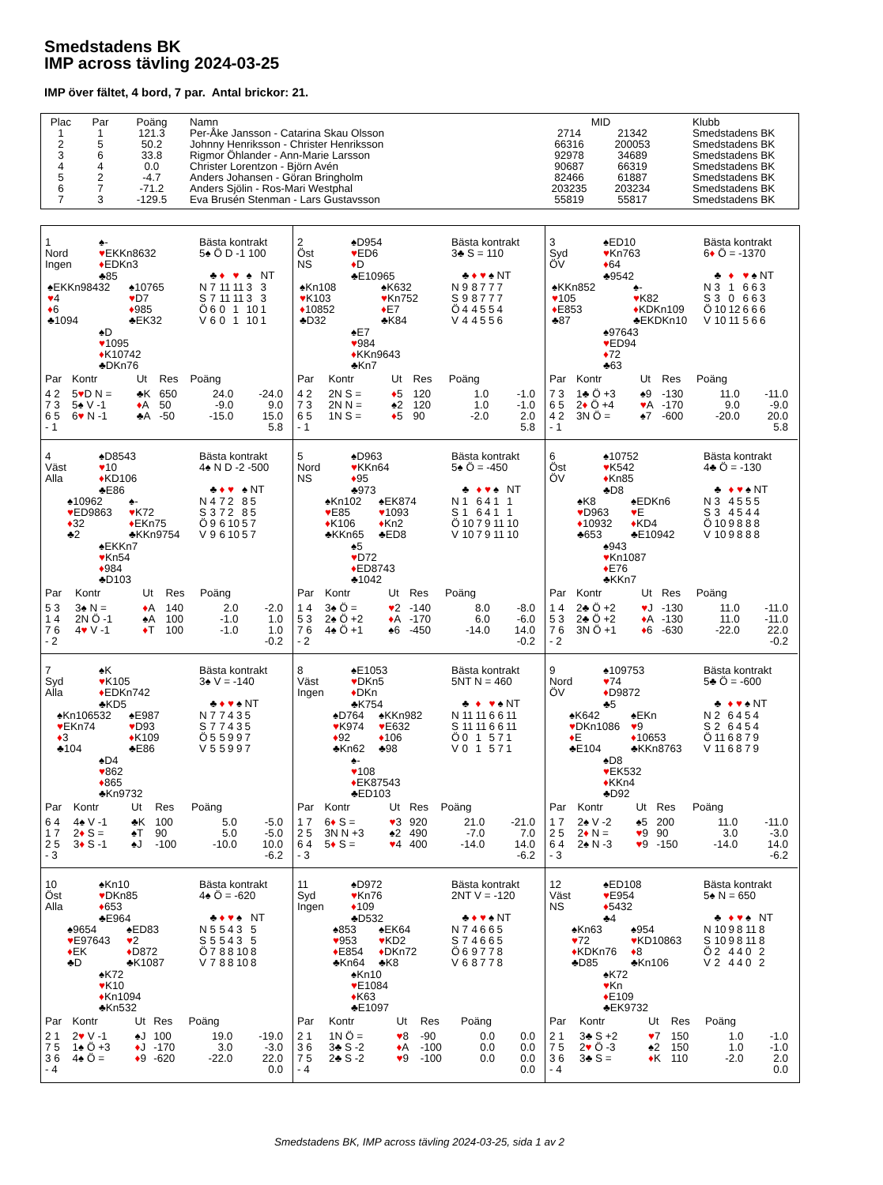Smedstadens BK
IMP across tävling 2024-03-25
IMP över fältet, 4 bord, 7 par. Antal brickor: 21.
| Plac | Par | Poäng | Namn | MID | | Klubb |
| --- | --- | --- | --- | --- | --- | --- |
| 1 | 1 | 121.3 | Per-Åke Jansson - Catarina Skau Olsson | 2714 | 21342 | Smedstadens BK |
| 2 | 5 | 50.2 | Johnny Henriksson - Christer Henriksson | 66316 | 200053 | Smedstadens BK |
| 3 | 6 | 33.8 | Rigmor Öhlander - Ann-Marie Larsson | 92978 | 34689 | Smedstadens BK |
| 4 | 4 | 0.0 | Christer Lorentzon - Björn Avén | 90687 | 66319 | Smedstadens BK |
| 5 | 2 | -4.7 | Anders Johansen - Göran Bringholm | 82466 | 61887 | Smedstadens BK |
| 6 | 7 | -71.2 | Anders Sjölin - Ros-Mari Westphal | 203235 | 203234 | Smedstadens BK |
| 7 | 3 | -129.5 | Eva Brusén Stenman - Lars Gustavsson | 55819 | 55817 | Smedstadens BK |
1
Nord
Ingen
♠-
♥EKKn8632
♦EDKn3
♣85
♠EKKn98432
♥4
♦6
♣1094
♠10765
♥D7
♦985
♣EK32
♠D
♥1095
♦K10742
♣DKn76
Bästa kontrakt
5♠ Ö D -1 100
| | ♣ | ♦ | ♥ | ♠ | NT |
| N | 7 | 11 | 11 | 3 | 3 |
| S | 7 | 11 | 11 | 3 | 3 |
| Ö | 6 | 0 | 1 | 10 | 1 |
| V | 6 | 0 | 1 | 10 | 1 |
| Par | Kontr | Ut | Res | Poäng | |
| --- | --- | --- | --- | --- | --- |
| 4 2 | 5 ♥ D N = | ♣K | 650 | 24.0 | -24.0 |
| 7 3 | 5♠ V -1 | ♦ A | 50 | -9.0 | 9.0 |
| 6 5 | 6 ♥ N -1 | ♣A | -50 | -15.0 | 15.0 |
| - 1 | | | | | 5.8 |
2
Öst
NS
♠D954
♥ED6
♦D
♣E10965
♠Kn108
♥K103
♦10852
♣D32
♠K632
♥Kn752
♦E7
♣K84
♠E7
♥984
♦KKn9643
♣Kn7
Bästa kontrakt
3♣ S = 110
| | ♣ | ♦ | ♥ | ♠ | NT |
| N | 9 | 8 | 7 | 7 | 7 |
| S | 9 | 8 | 7 | 7 | 7 |
| Ö | 4 | 4 | 5 | 5 | 4 |
| V | 4 | 4 | 5 | 5 | 6 |
| Par | Kontr | Ut | Res | Poäng | |
| --- | --- | --- | --- | --- | --- |
| 4 2 | 2N S = | ♦ 5 | 120 | 1.0 | -1.0 |
| 7 3 | 2N N = | ♠2 | 120 | 1.0 | -1.0 |
| 6 5 | 1N S = | ♦ 5 | 90 | -2.0 | 2.0 |
| - 1 | | | | | 5.8 |
3
Syd
ÖV
♠ED10
♥Kn763
♦64
♣9542
♠KKn852
♥105
♦E853
♣87
♠-
♥K82
♦KDKn109
♣EKDKn10
♠97643
♥ED94
♦72
♣63
Bästa kontrakt
6♦ Ö = -1370
| | ♣ | ♦ | ♥ | ♠ | NT |
| N | 3 | 1 | 6 | 6 | 3 |
| S | 3 | 0 | 6 | 6 | 3 |
| Ö | 10 | 12 | 6 | 6 | 6 |
| V | 10 | 11 | 5 | 6 | 6 |
| Par | Kontr | Ut | Res | Poäng | |
| --- | --- | --- | --- | --- | --- |
| 7 3 | 1♣ Ö +3 | ♠9 | -130 | 11.0 | -11.0 |
| 6 5 | 2 ♦ Ö +4 | ♥ A | -170 | 9.0 | -9.0 |
| 4 2 | 3N Ö = | ♠7 | -600 | -20.0 | 20.0 |
| - 1 | | | | | 5.8 |
4
Väst
Alla
♠D8543
♥10
♦KD106
♣E86
♠10962
♥ED9863
♦32
♣2
♠-
♥K72
♦EKn75
♣KKn9754
♠EKKn7
♥Kn54
♦984
♣D103
Bästa kontrakt
4♠ N D -2 -500
| | ♣ | ♦ | ♥ | ♠ | NT |
| N | 4 | 7 | 2 | 8 | 5 |
| S | 3 | 7 | 2 | 8 | 5 |
| Ö | 9 | 6 | 10 | 5 | 7 |
| V | 9 | 6 | 10 | 5 | 7 |
| Par | Kontr | Ut | Res | Poäng | |
| --- | --- | --- | --- | --- | --- |
| 5 3 | 3♠ N = | ♦ A | 140 | 2.0 | -2.0 |
| 1 4 | 2N Ö -1 | ♠A | 100 | -1.0 | 1.0 |
| 7 6 | 4 ♥ V -1 | ♦ T | 100 | -1.0 | 1.0 |
| - 2 | | | | | -0.2 |
5
Nord
NS
♠D963
♥KKn64
♦95
♣973
♠Kn102
♥E85
♦K106
♣KKn65
♠EK874
♥1093
♦Kn2
♣ED8
♠5
♥D72
♦ED8743
♣1042
Bästa kontrakt
5♠ Ö = -450
| | ♣ | ♦ | ♥ | ♠ | NT |
| N | 1 | 6 | 4 | 1 | 1 |
| S | 1 | 6 | 4 | 1 | 1 |
| Ö | 10 | 7 | 9 | 11 | 10 |
| V | 10 | 7 | 9 | 11 | 10 |
| Par | Kontr | Ut | Res | Poäng | |
| --- | --- | --- | --- | --- | --- |
| 1 4 | 3♠ Ö = | ♥ 2 | -140 | 8.0 | -8.0 |
| 5 3 | 2♠ Ö +2 | ♦ A | -170 | 6.0 | -6.0 |
| 7 6 | 4♠ Ö +1 | ♠6 | -450 | -14.0 | 14.0 |
| - 2 | | | | | -0.2 |
6
Öst
ÖV
♠10752
♥K542
♦Kn85
♣D8
♠K8
♥D963
♦10932
♣653
♠EDKn6
♥E
♦KD4
♣E10942
♠943
♥Kn1087
♦E76
♣KKn7
Bästa kontrakt
4♣ Ö = -130
| | ♣ | ♦ | ♥ | ♠ | NT |
| N | 3 | 4 | 5 | 5 | 5 |
| S | 3 | 4 | 5 | 4 | 4 |
| Ö | 10 | 9 | 8 | 8 | 8 |
| V | 10 | 9 | 8 | 8 | 8 |
| Par | Kontr | Ut | Res | Poäng | |
| --- | --- | --- | --- | --- | --- |
| 1 4 | 2♣ Ö +2 | ♥ J | -130 | 11.0 | -11.0 |
| 5 3 | 2♣ Ö +2 | ♦ A | -130 | 11.0 | -11.0 |
| 7 6 | 3N Ö +1 | ♦ 6 | -630 | -22.0 | 22.0 |
| - 2 | | | | | -0.2 |
7
Syd
Alla
♠K
♥K105
♦EDKn742
♣KD5
♠Kn106532
♥EKn74
♦3
♣104
♠E987
♥D93
♦K109
♣E86
♠D4
♥862
♦865
♣Kn9732
Bästa kontrakt
3♠ V = -140
| | ♣ | ♦ | ♥ | ♠ | NT |
| N | 7 | 7 | 4 | 3 | 5 |
| S | 7 | 7 | 4 | 3 | 5 |
| Ö | 5 | 5 | 9 | 9 | 7 |
| V | 5 | 5 | 9 | 9 | 7 |
| Par | Kontr | Ut | Res | Poäng | |
| --- | --- | --- | --- | --- | --- |
| 6 4 | 4♠ V -1 | ♣K | 100 | 5.0 | -5.0 |
| 1 7 | 2 ♦ S = | ♠T | 90 | 5.0 | -5.0 |
| 2 5 | 3 ♦ S -1 | ♠J | -100 | -10.0 | 10.0 |
| - 3 | | | | | -6.2 |
8
Väst
Ingen
♠E1053
♥DKn5
♦DKn
♣K754
♠D764
♥K974
♦92
♣Kn62
♠KKn982
♥E632
♦106
♣98
♠-
♥108
♦EK87543
♣ED103
Bästa kontrakt
5NT N = 460
| | ♣ | ♦ | ♥ | ♠ | NT |
| N | 11 | 11 | 6 | 6 | 11 |
| S | 11 | 11 | 6 | 6 | 11 |
| Ö | 0 | 1 | 5 | 7 | 1 |
| V | 0 | 1 | 5 | 7 | 1 |
| Par | Kontr | Ut | Res | Poäng | |
| --- | --- | --- | --- | --- | --- |
| 1 7 | 6 ♦ S = | ♥ 3 | 920 | 21.0 | -21.0 |
| 2 5 | 3N N +3 | ♠2 | 490 | -7.0 | 7.0 |
| 6 4 | 5 ♦ S = | ♥ 4 | 400 | -14.0 | 14.0 |
| - 3 | | | | | -6.2 |
9
Nord
ÖV
♠109753
♥74
♦D9872
♣5
♠K642
♥DKn1086
♦E
♣E104
♠EKn
♥9
♦10653
♣KKn8763
♠D8
♥EK532
♦KKn4
♣D92
Bästa kontrakt
5♣ Ö = -600
| | ♣ | ♦ | ♥ | ♠ | NT |
| N | 2 | 6 | 4 | 5 | 4 |
| S | 2 | 6 | 4 | 5 | 4 |
| Ö | 11 | 6 | 8 | 7 | 9 |
| V | 11 | 6 | 8 | 7 | 9 |
| Par | Kontr | Ut | Res | Poäng | |
| --- | --- | --- | --- | --- | --- |
| 1 7 | 2♠ V -2 | ♠5 | 200 | 11.0 | -11.0 |
| 2 5 | 2 ♦ N = | ♥ 9 | 90 | 3.0 | -3.0 |
| 6 4 | 2♠ N -3 | ♥ 9 | -150 | -14.0 | 14.0 |
| - 3 | | | | | -6.2 |
10
Öst
Alla
♠Kn10
♥DKn85
♦653
♣E964
♠9654
♥E97643
♦EK
♣D
♠ED83
♥2
♦D872
♣K1087
♠K72
♥K10
♦Kn1094
♣Kn532
Bästa kontrakt
4♠ Ö = -620
| | ♣ | ♦ | ♥ | ♠ | NT |
| N | 5 | 5 | 4 | 3 | 5 |
| S | 5 | 5 | 4 | 3 | 5 |
| Ö | 7 | 8 | 8 | 10 | 8 |
| V | 7 | 8 | 8 | 10 | 8 |
| Par | Kontr | Ut | Res | Poäng | |
| --- | --- | --- | --- | --- | --- |
| 2 1 | 2 ♥ V -1 | ♠J | 100 | 19.0 | -19.0 |
| 7 5 | 1♠ Ö +3 | ♦ J | -170 | 3.0 | -3.0 |
| 3 6 | 4♠ Ö = | ♦ 9 | -620 | -22.0 | 22.0 |
| - 4 | | | | | 0.0 |
11
Syd
Ingen
♠D972
♥Kn76
♦109
♣D532
♠853
♥953
♦E854
♣Kn64
♠EK64
♥KD2
♦DKn72
♣K8
♠Kn10
♥E1084
♦K63
♣E1097
Bästa kontrakt
2NT V = -120
| | ♣ | ♦ | ♥ | ♠ | NT |
| N | 7 | 4 | 6 | 6 | 5 |
| S | 7 | 4 | 6 | 6 | 5 |
| Ö | 6 | 9 | 7 | 7 | 8 |
| V | 6 | 8 | 7 | 7 | 8 |
| Par | Kontr | Ut | Res | Poäng | |
| --- | --- | --- | --- | --- | --- |
| 2 1 | 1N Ö = | ♥ 8 | -90 | 0.0 | 0.0 |
| 3 6 | 3♣ S -2 | ♦ A | -100 | 0.0 | 0.0 |
| 7 5 | 2♣ S -2 | ♥ 9 | -100 | 0.0 | 0.0 |
| - 4 | | | | | 0.0 |
12
Väst
NS
♠ED108
♥E954
♦5432
♣4
♠Kn63
♥72
♦KDKn76
♣D85
♠954
♥KD10863
♦8
♣Kn106
♠K72
♥Kn
♦E109
♣EK9732
Bästa kontrakt
5♠ N = 650
| | ♣ | ♦ | ♥ | ♠ | NT |
| N | 10 | 9 | 8 | 11 | 8 |
| S | 10 | 9 | 8 | 11 | 8 |
| Ö | 2 | 4 | 4 | 0 | 2 |
| V | 2 | 4 | 4 | 0 | 2 |
| Par | Kontr | Ut | Res | Poäng | |
| --- | --- | --- | --- | --- | --- |
| 2 1 | 3♣ S +2 | ♥ 7 | 150 | 1.0 | -1.0 |
| 7 5 | 2 ♥ Ö -3 | ♠2 | 150 | 1.0 | -1.0 |
| 3 6 | 3♣ S = | ♦ K | 110 | -2.0 | 2.0 |
| - 4 | | | | | 0.0 |
Smedstadens BK, IMP across tävling 2024-03-25, sida 1 av 2